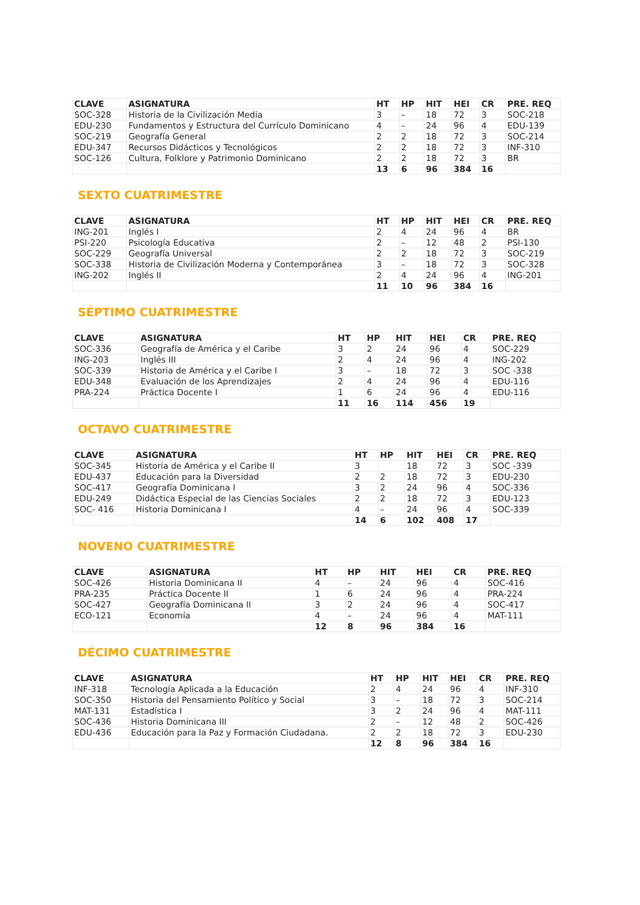| CLAVE | ASIGNATURA | HT | HP | HIT | HEI | CR | PRE. REQ |
| --- | --- | --- | --- | --- | --- | --- | --- |
| SOC-328 | Historia de la Civilización Media | 3 | – | 18 | 72 | 3 | SOC-218 |
| EDU-230 | Fundamentos y Estructura del Currículo Dominicano | 4 | – | 24 | 96 | 4 | EDU-139 |
| SOC-219 | Geografía General | 2 | 2 | 18 | 72 | 3 | SOC-214 |
| EDU-347 | Recursos Didácticos y Tecnológicos | 2 | 2 | 18 | 72 | 3 | INF-310 |
| SOC-126 | Cultura, Folklore y Patrimonio Dominicano | 2 | 2 | 18 | 72 | 3 | BR |
| | | 13 | 6 | 96 | 384 | 16 | |
SEXTO CUATRIMESTRE
| CLAVE | ASIGNATURA | HT | HP | HIT | HEI | CR | PRE. REQ |
| --- | --- | --- | --- | --- | --- | --- | --- |
| ING-201 | Inglés I | 2 | 4 | 24 | 96 | 4 | BR |
| PSI-220 | Psicología Educativa | 2 | – | 12 | 48 | 2 | PSI-130 |
| SOC-229 | Geografía Universal | 2 | 2 | 18 | 72 | 3 | SOC-219 |
| SOC-338 | Historia de Civilización Moderna y Contemporánea | 3 | – | 18 | 72 | 3 | SOC-328 |
| ING-202 | Inglés II | 2 | 4 | 24 | 96 | 4 | ING-201 |
| | | 11 | 10 | 96 | 384 | 16 | |
SÉPTIMO CUATRIMESTRE
| CLAVE | ASIGNATURA | HT | HP | HIT | HEI | CR | PRE. REQ |
| --- | --- | --- | --- | --- | --- | --- | --- |
| SOC-336 | Geografía de América y el Caribe | 3 | 2 | 24 | 96 | 4 | SOC-229 |
| ING-203 | Inglés III | 2 | 4 | 24 | 96 | 4 | ING-202 |
| SOC-339 | Historia de América y el Caribe I | 3 | – | 18 | 72 | 3 | SOC -338 |
| EDU-348 | Evaluación de los Aprendizajes | 2 | 4 | 24 | 96 | 4 | EDU-116 |
| PRA-224 | Práctica Docente I | 1 | 6 | 24 | 96 | 4 | EDU-116 |
| | | 11 | 16 | 114 | 456 | 19 | |
OCTAVO CUATRIMESTRE
| CLAVE | ASIGNATURA | HT | HP | HIT | HEI | CR | PRE. REQ |
| --- | --- | --- | --- | --- | --- | --- | --- |
| SOC-345 | Historia de América y el Caribe II | 3 | | 18 | 72 | 3 | SOC -339 |
| EDU-437 | Educación para la Diversidad | 2 | 2 | 18 | 72 | 3 | EDU-230 |
| SOC-417 | Geografía Dominicana I | 3 | 2 | 24 | 96 | 4 | SOC-336 |
| EDU-249 | Didáctica Especial de las Ciencias Sociales | 2 | 2 | 18 | 72 | 3 | EDU-123 |
| SOC- 416 | Historia Dominicana I | 4 | – | 24 | 96 | 4 | SOC-339 |
| | | 14 | 6 | 102 | 408 | 17 | |
NOVENO CUATRIMESTRE
| CLAVE | ASIGNATURA | HT | HP | HIT | HEI | CR | PRE. REQ |
| --- | --- | --- | --- | --- | --- | --- | --- |
| SOC-426 | Historia Dominicana II | 4 | – | 24 | 96 | 4 | SOC-416 |
| PRA-235 | Práctica Docente II | 1 | 6 | 24 | 96 | 4 | PRA-224 |
| SOC-427 | Geografía Dominicana II | 3 | 2 | 24 | 96 | 4 | SOC-417 |
| ECO-121 | Economía | 4 | – | 24 | 96 | 4 | MAT-111 |
| | | 12 | 8 | 96 | 384 | 16 | |
DÉCIMO CUATRIMESTRE
| CLAVE | ASIGNATURA | HT | HP | HIT | HEI | CR | PRE. REQ |
| --- | --- | --- | --- | --- | --- | --- | --- |
| INF-318 | Tecnología Aplicada a la Educación | 2 | 4 | 24 | 96 | 4 | INF-310 |
| SOC-350 | Historia del Pensamiento Político y Social | 3 | – | 18 | 72 | 3 | SOC-214 |
| MAT-131 | Estadística I | 3 | 2 | 24 | 96 | 4 | MAT-111 |
| SOC-436 | Historia Dominicana III | 2 | – | 12 | 48 | 2 | SOC-426 |
| EDU-436 | Educación para la Paz y Formación Ciudadana. | 2 | 2 | 18 | 72 | 3 | EDU-230 |
| | | 12 | 8 | 96 | 384 | 16 | |